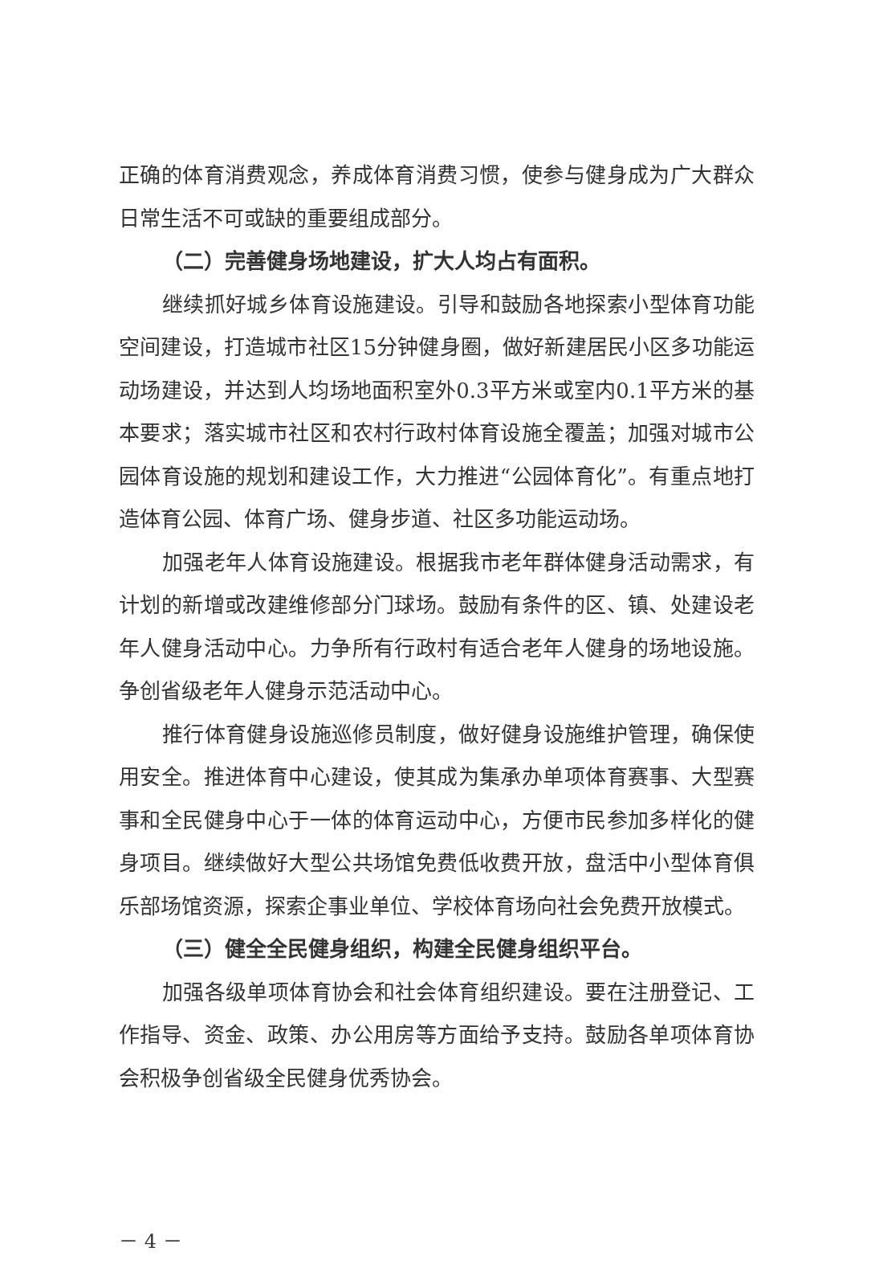正确的体育消费观念，养成体育消费习惯，使参与健身成为广大群众日常生活不可或缺的重要组成部分。
（二）完善健身场地建设，扩大人均占有面积。
继续抓好城乡体育设施建设。引导和鼓励各地探索小型体育功能空间建设，打造城市社区15分钟健身圈，做好新建居民小区多功能运动场建设，并达到人均场地面积室外0.3平方米或室内0.1平方米的基本要求；落实城市社区和农村行政村体育设施全覆盖；加强对城市公园体育设施的规划和建设工作，大力推进“公园体育化”。有重点地打造体育公园、体育广场、健身步道、社区多功能运动场。
加强老年人体育设施建设。根据我市老年群体健身活动需求，有计划的新增或改建维修部分门球场。鼓励有条件的区、镇、处建设老年人健身活动中心。力争所有行政村有适合老年人健身的场地设施。争创省级老年人健身示范活动中心。
推行体育健身设施巡修员制度，做好健身设施维护管理，确保使用安全。推进体育中心建设，使其成为集承办单项体育赛事、大型赛事和全民健身中心于一体的体育运动中心，方便市民参加多样化的健身项目。继续做好大型公共场馆免费低收费开放，盘活中小型体育俱乐部场馆资源，探索企事业单位、学校体育场向社会免费开放模式。
（三）健全全民健身组织，构建全民健身组织平台。
加强各级单项体育协会和社会体育组织建设。要在注册登记、工作指导、资金、政策、办公用房等方面给予支持。鼓励各单项体育协会积极争创省级全民健身优秀协会。
－ 4 －